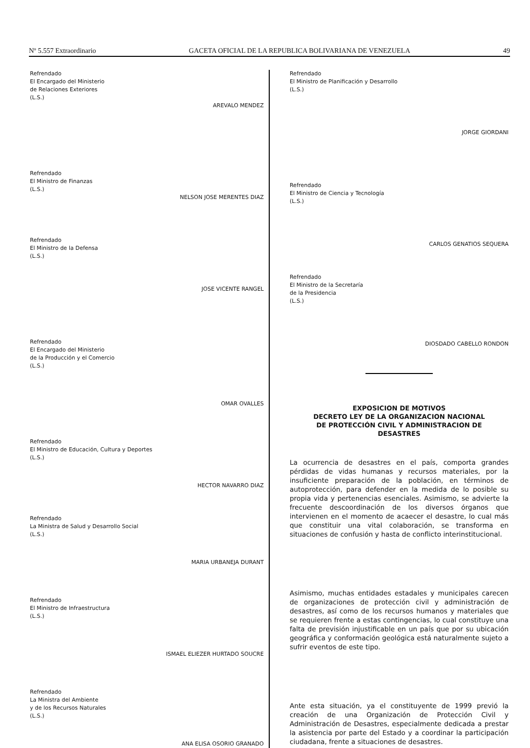Nº 5.557 Extraordinario GACETA OFICIAL DE LA REPUBLICA BOLIVARIANA DE VENEZUELA 49
Refrendado
El Encargado del Ministerio
de Relaciones Exteriores
(L.S.)
AREVALO MENDEZ
Refrendado
El Ministro de Finanzas
(L.S.)
NELSON JOSE MERENTES DIAZ
Refrendado
El Ministro de la Defensa
(L.S.)
JOSE VICENTE RANGEL
Refrendado
El Encargado del Ministerio
de la Producción y el Comercio
(L.S.)
OMAR OVALLES
Refrendado
El Ministro de Educación, Cultura y Deportes
(L.S.)
HECTOR NAVARRO DIAZ
Refrendado
La Ministra de Salud y Desarrollo Social
(L.S.)
MARIA URBANEJA DURANT
Refrendado
El Ministro de Infraestructura
(L.S.)
ISMAEL ELIEZER HURTADO SOUCRE
Refrendado
La Ministra del Ambiente
y de los Recursos Naturales
(L.S.)
ANA ELISA OSORIO GRANADO
Refrendado
El Ministro de Planificación y Desarrollo
(L.S.)
JORGE GIORDANI
Refrendado
El Ministro de Ciencia y Tecnología
(L.S.)
CARLOS GENATIOS SEQUERA
Refrendado
El Ministro de la Secretaría
de la Presidencia
(L.S.)
DIOSDADO CABELLO RONDON
EXPOSICION DE MOTIVOS
DECRETO LEY DE LA ORGANIZACION NACIONAL
DE PROTECCIÓN CIVIL Y ADMINISTRACION DE
DESASTRES
La ocurrencia de desastres en el país, comporta grandes pérdidas de vidas humanas y recursos materiales, por la insuficiente preparación de la población, en términos de autoprotección, para defender en la medida de lo posible su propia vida y pertenencias esenciales. Asimismo, se advierte la frecuente descoordinación de los diversos órganos que intervienen en el momento de acaecer el desastre, lo cual más que constituir una vital colaboración, se transforma en situaciones de confusión y hasta de conflicto interinstitucional.
Asimismo, muchas entidades estadales y municipales carecen de organizaciones de protección civil y administración de desastres, así como de los recursos humanos y materiales que se requieren frente a estas contingencias, lo cual constituye una falta de previsión injustificable en un país que por su ubicación geográfica y conformación geológica está naturalmente sujeto a sufrir eventos de este tipo.
Ante esta situación, ya el constituyente de 1999 previó la creación de una Organización de Protección Civil y Administración de Desastres, especialmente dedicada a prestar la asistencia por parte del Estado y a coordinar la participación ciudadana, frente a situaciones de desastres.